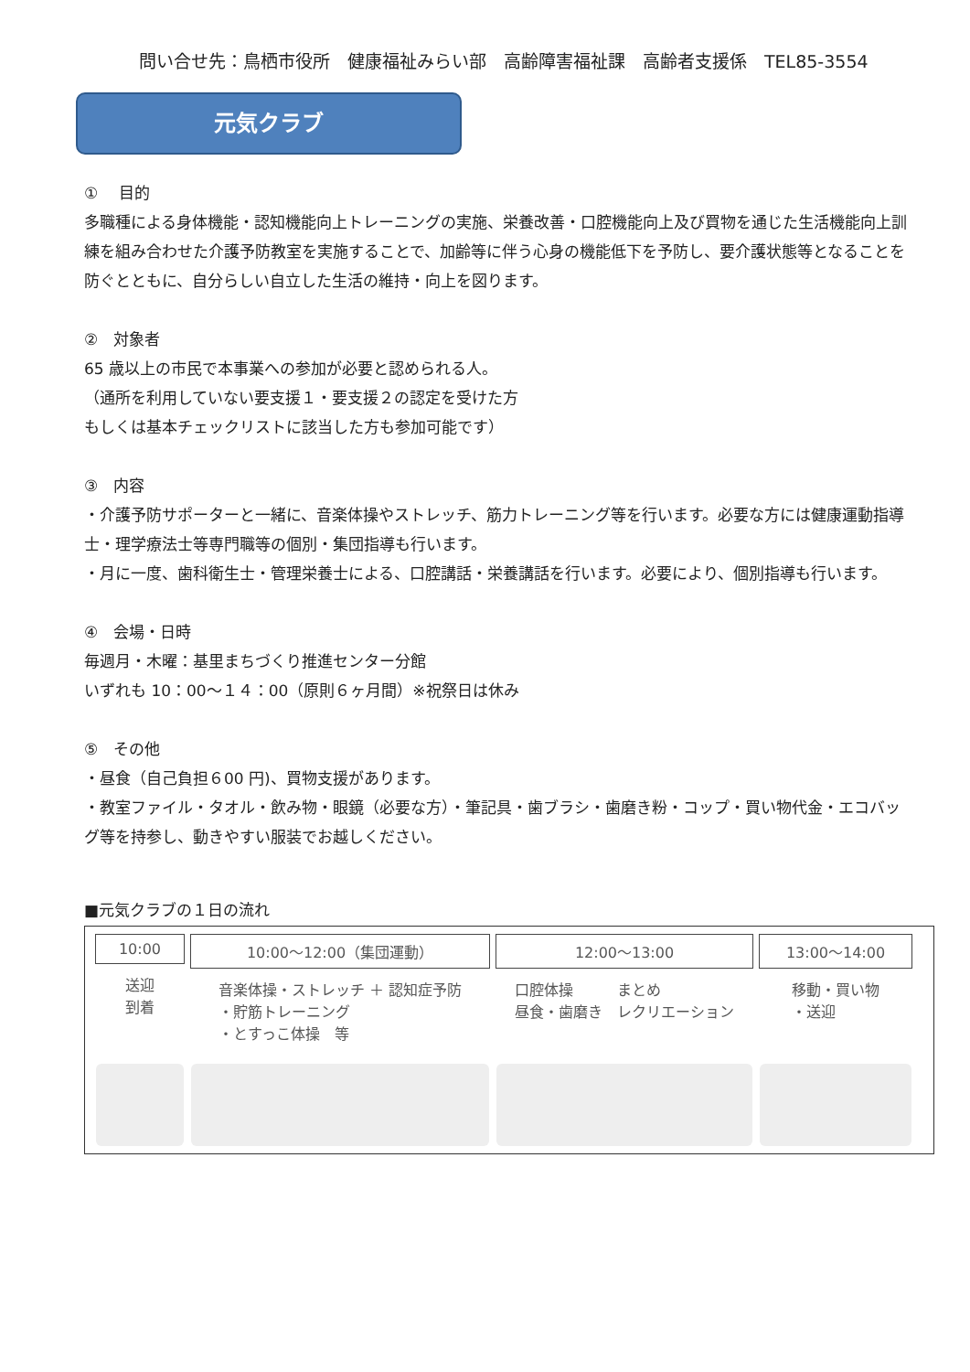問い合せ先：鳥栖市役所　健康福祉みらい部　高齢障害福祉課　高齢者支援係　TEL85-3554
元気クラブ
①　 目的
多職種による身体機能・認知機能向上トレーニングの実施、栄養改善・口腔機能向上及び買物を通じた生活機能向上訓練を組み合わせた介護予防教室を実施することで、加齢等に伴う心身の機能低下を予防し、要介護状態等となることを防ぐとともに、自分らしい自立した生活の維持・向上を図ります。
②　対象者
65 歳以上の市民で本事業への参加が必要と認められる人。
（通所を利用していない要支援１・要支援２の認定を受けた方
もしくは基本チェックリストに該当した方も参加可能です）
③　内容
・介護予防サポーターと一緒に、音楽体操やストレッチ、筋力トレーニング等を行います。必要な方には健康運動指導士・理学療法士等専門職等の個別・集団指導も行います。
・月に一度、歯科衛生士・管理栄養士による、口腔講話・栄養講話を行います。必要により、個別指導も行います。
④　会場・日時
毎週月・木曜：基里まちづくり推進センター分館
いずれも 10：00～１４：00（原則６ヶ月間）※祝祭日は休み
⑤　その他
・昼食（自己負担６00 円)、買物支援があります。
・教室ファイル・タオル・飲み物・眼鏡（必要な方）・筆記具・歯ブラシ・歯磨き粉・コップ・買い物代金・エコバッグ等を持参し、動きやすい服装でお越しください。
■元気クラブの１日の流れ
10:00
送迎
到着
10:00～12:00（集団運動）
音楽体操・ストレッチ ＋ 認知症予防
・貯筋トレーニング
・とすっこ体操　等
12:00～13:00
口腔体操　　　まとめ
昼食・歯磨き　レクリエーション
13:00～14:00
移動・買い物
・送迎